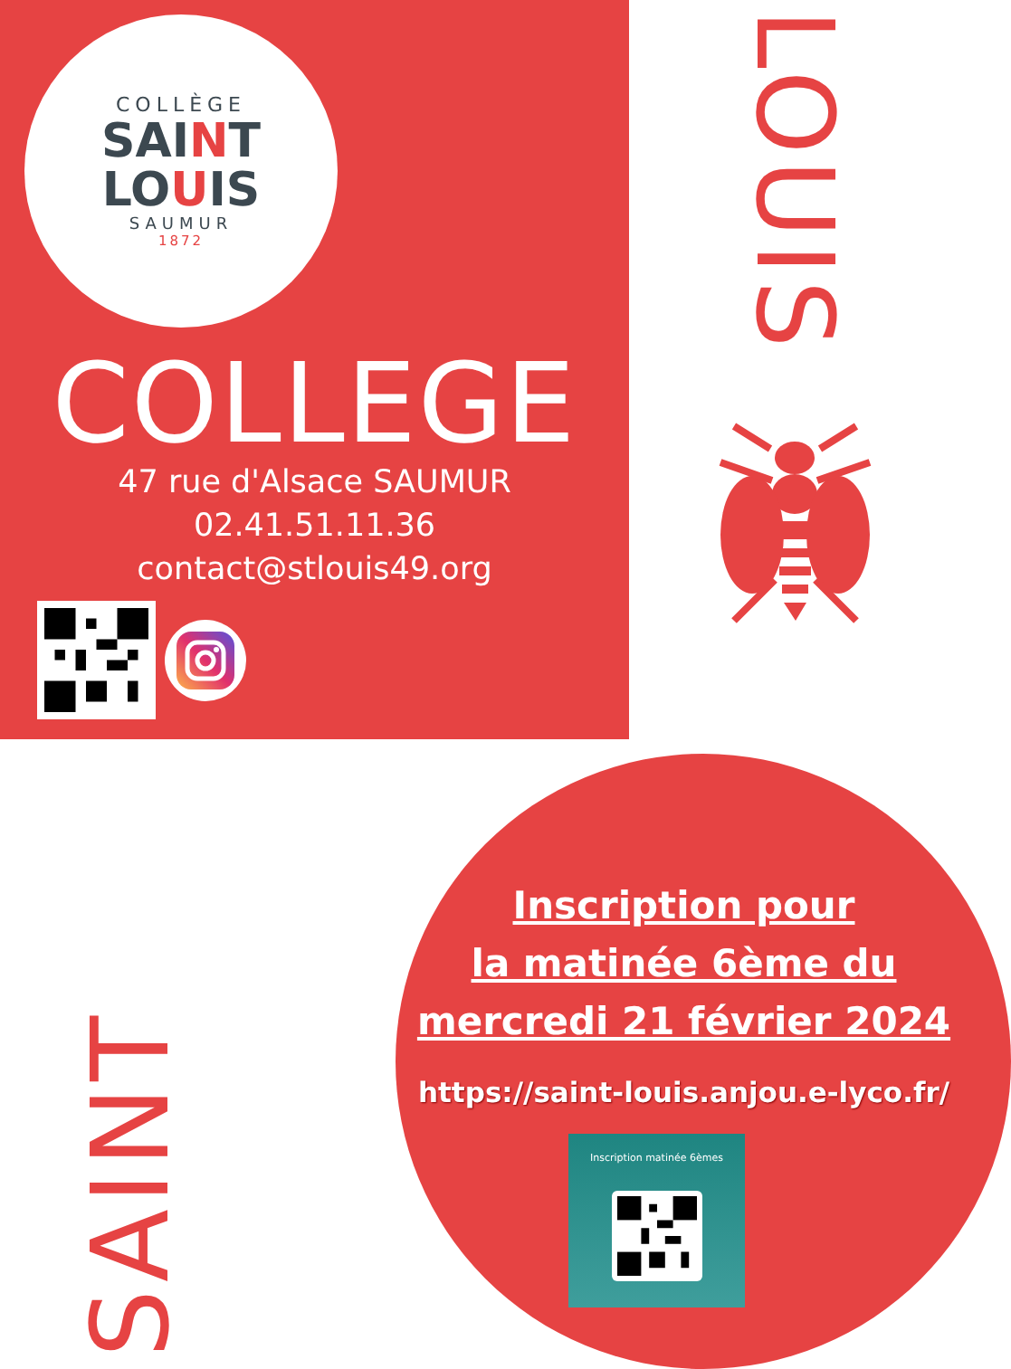COLLÈGE
SAINT
LOUIS
SAUMUR
1872
COLLEGE
47 rue d'Alsace SAUMUR
02.41.51.11.36
contact@stlouis49.org
LOUIS
SAINT
Inscription pour
la matinée 6ème du
mercredi 21 février 2024
https://saint-louis.anjou.e-lyco.fr/
Inscription matinée 6èmes